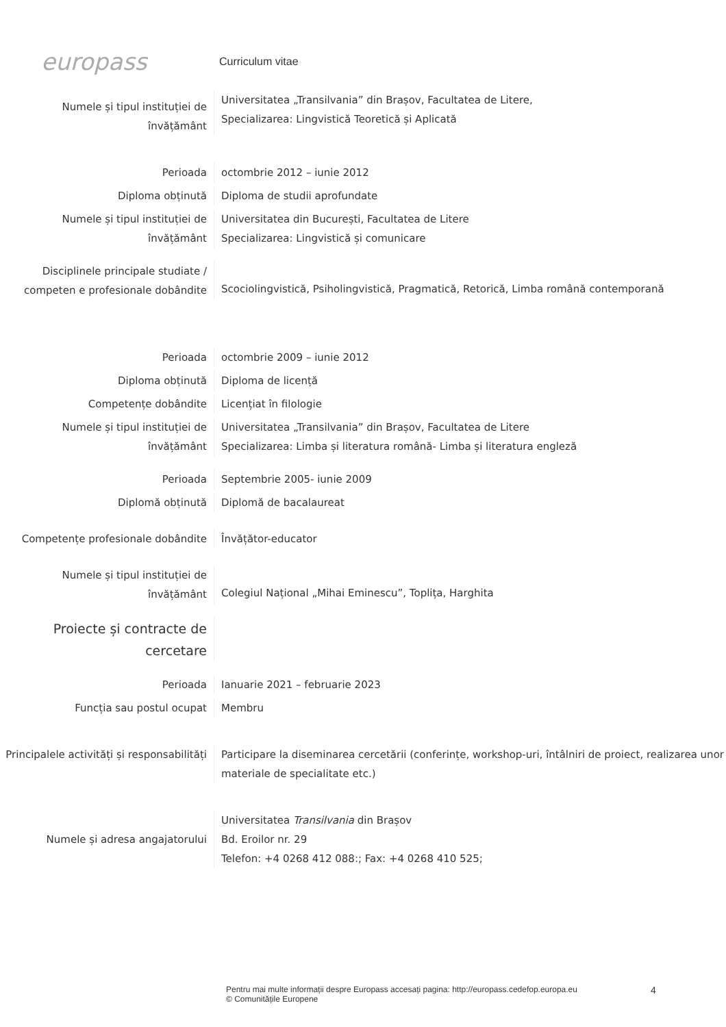europass
Curriculum vitae
Numele și tipul instituției de învățământ
Universitatea „Transilvania” din Brașov, Facultatea de Litere,
Specializarea: Lingvistică Teoretică și Aplicată
Perioada octombrie 2012 – iunie 2012
Diploma obținută Diploma de studii aprofundate
Numele și tipul instituției de învățământ
Universitatea din București, Facultatea de Litere
Specializarea: Lingvistică și comunicare
Disciplinele principale studiate / competen e profesionale dobândite
Scociolingvistică, Psiholingvistică, Pragmatică, Retorică, Limba română contemporană
Perioada octombrie 2009 – iunie 2012
Diploma obținută Diploma de licență
Competențe dobândite Licențiat în filologie
Numele și tipul instituției de învățământ
Universitatea „Transilvania” din Brașov, Facultatea de Litere
Specializarea: Limba și literatura română- Limba și literatura engleză
Perioada Septembrie 2005- iunie 2009
Diplomă obținută Diplomă de bacalaureat
Competențe profesionale dobândite Învățător-educator
Numele și tipul instituției de învățământ
Colegiul Național „Mihai Eminescu”, Toplița, Harghita
Proiecte și contracte de cercetare
Perioada Ianuarie 2021 – februarie 2023
Funcția sau postul ocupat Membru
Principalele activități și responsabilități
Participare la diseminarea cercetării (conferințe, workshop-uri, întâlniri de proiect, realizarea unor materiale de specialitate etc.)
Numele și adresa angajatorului
Universitatea Transilvania din Brașov
Bd. Eroilor nr. 29
Telefon: +4 0268 412 088:; Fax: +4 0268 410 525;
Pentru mai multe informații despre Europass accesați pagina: http://europass.cedefop.europa.eu
© Comunitățile Europene
4